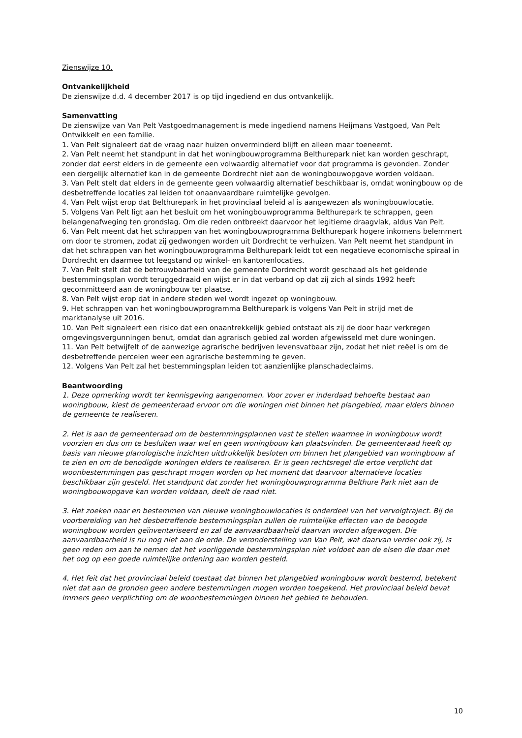Zienswijze 10.
Ontvankelijkheid
De zienswijze d.d. 4 december 2017 is op tijd ingediend en dus ontvankelijk.
Samenvatting
De zienswijze van Van Pelt Vastgoedmanagement is mede ingediend namens Heijmans Vastgoed, Van Pelt Ontwikkelt en een familie.
1. Van Pelt signaleert dat de vraag naar huizen onverminderd blijft en alleen maar toeneemt.
2. Van Pelt neemt het standpunt in dat het woningbouwprogramma Belthurepark niet kan worden geschrapt, zonder dat eerst elders in de gemeente een volwaardig alternatief voor dat programma is gevonden. Zonder een dergelijk alternatief kan in de gemeente Dordrecht niet aan de woningbouwopgave worden voldaan.
3. Van Pelt stelt dat elders in de gemeente geen volwaardig alternatief beschikbaar is, omdat woningbouw op de desbetreffende locaties zal leiden tot onaanvaardbare ruimtelijke gevolgen.
4. Van Pelt wijst erop dat Belthurepark in het provinciaal beleid al is aangewezen als woningbouwlocatie.
5. Volgens Van Pelt ligt aan het besluit om het woningbouwprogramma Belthurepark te schrappen, geen belangenafweging ten grondslag. Om die reden ontbreekt daarvoor het legitieme draagvlak, aldus Van Pelt.
6. Van Pelt meent dat het schrappen van het woningbouwprogramma Belthurepark hogere inkomens belemmert om door te stromen, zodat zij gedwongen worden uit Dordrecht te verhuizen. Van Pelt neemt het standpunt in dat het schrappen van het woningbouwprogramma Belthurepark leidt tot een negatieve economische spiraal in Dordrecht en daarmee tot leegstand op winkel- en kantorenlocaties.
7. Van Pelt stelt dat de betrouwbaarheid van de gemeente Dordrecht wordt geschaad als het geldende bestemmingsplan wordt teruggedraaid en wijst er in dat verband op dat zij zich al sinds 1992 heeft gecommitteerd aan de woningbouw ter plaatse.
8. Van Pelt wijst erop dat in andere steden wel wordt ingezet op woningbouw.
9. Het schrappen van het woningbouwprogramma Belthurepark is volgens Van Pelt in strijd met de marktanalyse uit 2016.
10. Van Pelt signaleert een risico dat een onaantrekkelijk gebied ontstaat als zij de door haar verkregen omgevingsvergunningen benut, omdat dan agrarisch gebied zal worden afgewisseld met dure woningen.
11. Van Pelt betwijfelt of de aanwezige agrarische bedrijven levensvatbaar zijn, zodat het niet reëel is om de desbetreffende percelen weer een agrarische bestemming te geven.
12. Volgens Van Pelt zal het bestemmingsplan leiden tot aanzienlijke planschadeclaims.
Beantwoording
1. Deze opmerking wordt ter kennisgeving aangenomen. Voor zover er inderdaad behoefte bestaat aan woningbouw, kiest de gemeenteraad ervoor om die woningen niet binnen het plangebied, maar elders binnen de gemeente te realiseren.
2. Het is aan de gemeenteraad om de bestemmingsplannen vast te stellen waarmee in woningbouw wordt voorzien en dus om te besluiten waar wel en geen woningbouw kan plaatsvinden. De gemeenteraad heeft op basis van nieuwe planologische inzichten uitdrukkelijk besloten om binnen het plangebied van woningbouw af te zien en om de benodigde woningen elders te realiseren. Er is geen rechtsregel die ertoe verplicht dat woonbestemmingen pas geschrapt mogen worden op het moment dat daarvoor alternatieve locaties beschikbaar zijn gesteld. Het standpunt dat zonder het woningbouwprogramma Belthure Park niet aan de woningbouwopgave kan worden voldaan, deelt de raad niet.
3. Het zoeken naar en bestemmen van nieuwe woningbouwlocaties is onderdeel van het vervolgtraject. Bij de voorbereiding van het desbetreffende bestemmingsplan zullen de ruimtelijke effecten van de beoogde woningbouw worden geïnventariseerd en zal de aanvaardbaarheid daarvan worden afgewogen. Die aanvaardbaarheid is nu nog niet aan de orde. De veronderstelling van Van Pelt, wat daarvan verder ook zij, is geen reden om aan te nemen dat het voorliggende bestemmingsplan niet voldoet aan de eisen die daar met het oog op een goede ruimtelijke ordening aan worden gesteld.
4. Het feit dat het provinciaal beleid toestaat dat binnen het plangebied woningbouw wordt bestemd, betekent niet dat aan de gronden geen andere bestemmingen mogen worden toegekend. Het provinciaal beleid bevat immers geen verplichting om de woonbestemmingen binnen het gebied te behouden.
10